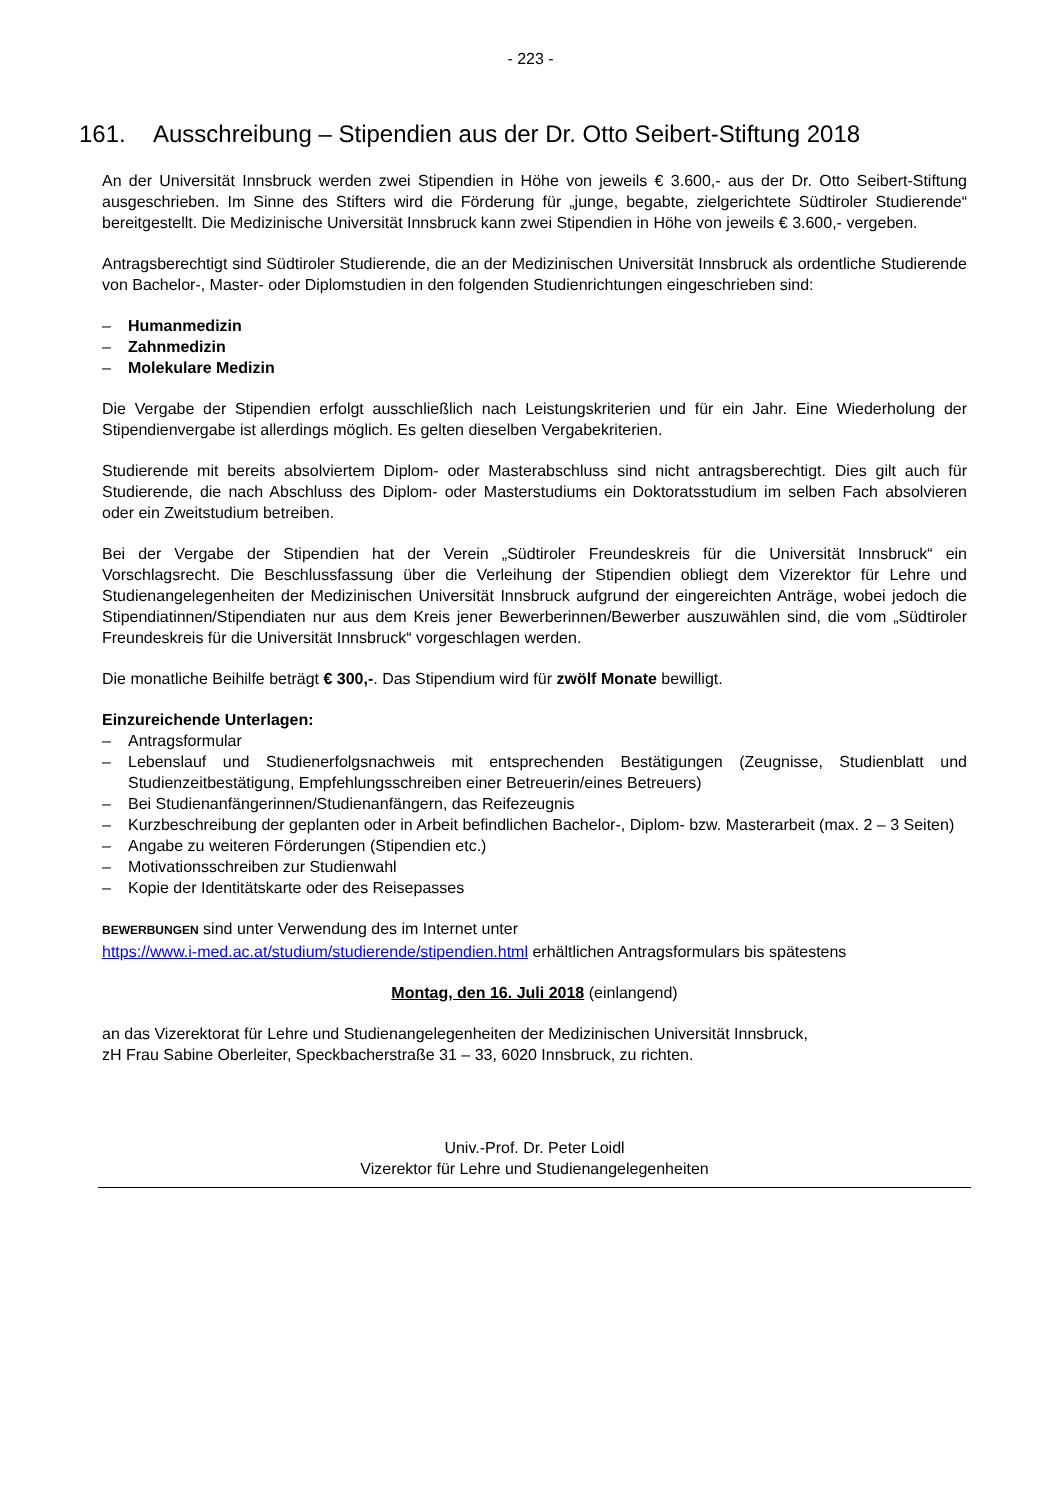- 223 -
161. Ausschreibung – Stipendien aus der Dr. Otto Seibert-Stiftung 2018
An der Universität Innsbruck werden zwei Stipendien in Höhe von jeweils € 3.600,- aus der Dr. Otto Seibert-Stiftung ausgeschrieben. Im Sinne des Stifters wird die Förderung für „junge, begabte, zielgerichtete Südtiroler Studierende“ bereitgestellt. Die Medizinische Universität Innsbruck kann zwei Stipendien in Höhe von jeweils € 3.600,- vergeben.
Antragsberechtigt sind Südtiroler Studierende, die an der Medizinischen Universität Innsbruck als ordentliche Studierende von Bachelor-, Master- oder Diplomstudien in den folgenden Studienrichtungen eingeschrieben sind:
– Humanmedizin
– Zahnmedizin
– Molekulare Medizin
Die Vergabe der Stipendien erfolgt ausschließlich nach Leistungskriterien und für ein Jahr. Eine Wiederholung der Stipendienvergabe ist allerdings möglich. Es gelten dieselben Vergabekriterien.
Studierende mit bereits absolviertem Diplom- oder Masterabschluss sind nicht antragsberechtigt. Dies gilt auch für Studierende, die nach Abschluss des Diplom- oder Masterstudiums ein Doktoratsstudium im selben Fach absolvieren oder ein Zweitstudium betreiben.
Bei der Vergabe der Stipendien hat der Verein „Südtiroler Freundeskreis für die Universität Innsbruck“ ein Vorschlagsrecht. Die Beschlussfassung über die Verleihung der Stipendien obliegt dem Vizerektor für Lehre und Studienangelegenheiten der Medizinischen Universität Innsbruck aufgrund der eingereichten Anträge, wobei jedoch die Stipendiatinnen/Stipendiaten nur aus dem Kreis jener Bewerberinnen/Bewerber auszuwählen sind, die vom „Südtiroler Freundeskreis für die Universität Innsbruck“ vorgeschlagen werden.
Die monatliche Beihilfe beträgt € 300,-. Das Stipendium wird für zwölf Monate bewilligt.
Einzureichende Unterlagen:
– Antragsformular
– Lebenslauf und Studienerfolgsnachweis mit entsprechenden Bestätigungen (Zeugnisse, Studienblatt und Studienzeitbestätigung, Empfehlungsschreiben einer Betreuerin/eines Betreuers)
– Bei Studienanfängerinnen/Studienanfängern, das Reifezeugnis
– Kurzbeschreibung der geplanten oder in Arbeit befindlichen Bachelor-, Diplom- bzw. Masterarbeit (max. 2 – 3 Seiten)
– Angabe zu weiteren Förderungen (Stipendien etc.)
– Motivationsschreiben zur Studienwahl
– Kopie der Identitätskarte oder des Reisepasses
BEWERBUNGEN sind unter Verwendung des im Internet unter
https://www.i-med.ac.at/studium/studierende/stipendien.html erhältlichen Antragsformulars bis spätestens
Montag, den 16. Juli 2018 (einlangend)
an das Vizerektorat für Lehre und Studienangelegenheiten der Medizinischen Universität Innsbruck,
zH Frau Sabine Oberleiter, Speckbacherstraße 31 – 33, 6020 Innsbruck, zu richten.
Univ.-Prof. Dr. Peter Loidl
Vizerektor für Lehre und Studienangelegenheiten